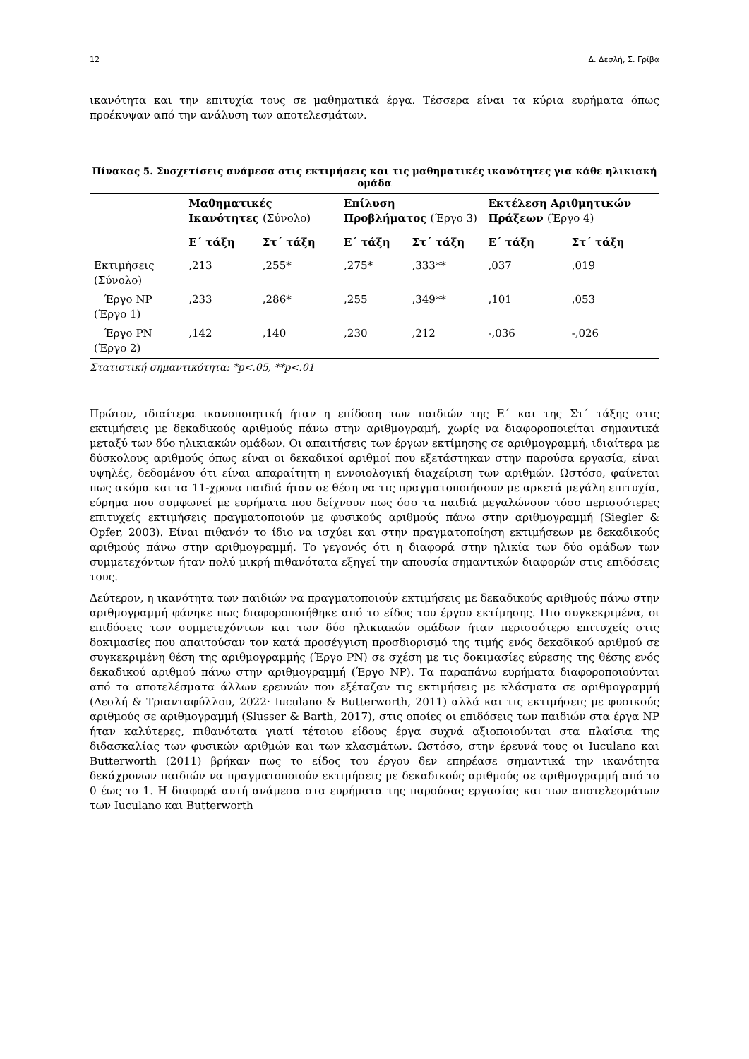12 Δ. Δεσλή, Σ. Γρίβα
ικανότητα και την επιτυχία τους σε μαθηματικά έργα. Τέσσερα είναι τα κύρια ευρήματα όπως προέκυψαν από την ανάλυση των αποτελεσμάτων.
Πίνακας 5. Συσχετίσεις ανάμεσα στις εκτιμήσεις και τις μαθηματικές ικανότητες για κάθε ηλικιακή ομάδα
| | Μαθηματικές Ικανότητες (Σύνολο) | | Επίλυση Προβλήματος (Έργο 3) | | Εκτέλεση Αριθμητικών Πράξεων (Έργο 4) | |
| --- | --- | --- | --- | --- | --- | --- |
| | Ε΄ τάξη | Στ΄ τάξη | Ε΄ τάξη | Στ΄ τάξη | Ε΄ τάξη | Στ΄ τάξη |
| Εκτιμήσεις (Σύνολο) | ,213 | ,255* | ,275* | ,333** | ,037 | ,019 |
| Έργο ΝΡ (Έργο 1) | ,233 | ,286* | ,255 | ,349** | ,101 | ,053 |
| Έργο ΡΝ (Έργο 2) | ,142 | ,140 | ,230 | ,212 | -,036 | -,026 |
Στατιστική σημαντικότητα: *p<.05, **p<.01
Πρώτον, ιδιαίτερα ικανοποιητική ήταν η επίδοση των παιδιών της Ε΄ και της Στ΄ τάξης στις εκτιμήσεις με δεκαδικούς αριθμούς πάνω στην αριθμογραμή, χωρίς να διαφοροποιείται σημαντικά μεταξύ των δύο ηλικιακών ομάδων. Οι απαιτήσεις των έργων εκτίμησης σε αριθμογραμμή, ιδιαίτερα με δύσκολους αριθμούς όπως είναι οι δεκαδικοί αριθμοί που εξετάστηκαν στην παρούσα εργασία, είναι υψηλές, δεδομένου ότι είναι απαραίτητη η εννοιολογική διαχείριση των αριθμών. Ωστόσο, φαίνεται πως ακόμα και τα 11-χρονα παιδιά ήταν σε θέση να τις πραγματοποιήσουν με αρκετά μεγάλη επιτυχία, εύρημα που συμφωνεί με ευρήματα που δείχνουν πως όσο τα παιδιά μεγαλώνουν τόσο περισσότερες επιτυχείς εκτιμήσεις πραγματοποιούν με φυσικούς αριθμούς πάνω στην αριθμογραμμή (Siegler & Opfer, 2003). Είναι πιθανόν το ίδιο να ισχύει και στην πραγματοποίηση εκτιμήσεων με δεκαδικούς αριθμούς πάνω στην αριθμογραμμή. Το γεγονός ότι η διαφορά στην ηλικία των δύο ομάδων των συμμετεχόντων ήταν πολύ μικρή πιθανότατα εξηγεί την απουσία σημαντικών διαφορών στις επιδόσεις τους.
Δεύτερον, η ικανότητα των παιδιών να πραγματοποιούν εκτιμήσεις με δεκαδικούς αριθμούς πάνω στην αριθμογραμμή φάνηκε πως διαφοροποιήθηκε από το είδος του έργου εκτίμησης. Πιο συγκεκριμένα, οι επιδόσεις των συμμετεχόντων και των δύο ηλικιακών ομάδων ήταν περισσότερο επιτυχείς στις δοκιμασίες που απαιτούσαν τον κατά προσέγγιση προσδιορισμό της τιμής ενός δεκαδικού αριθμού σε συγκεκριμένη θέση της αριθμογραμμής (Έργο ΡΝ) σε σχέση με τις δοκιμασίες εύρεσης της θέσης ενός δεκαδικού αριθμού πάνω στην αριθμογραμμή (Έργο ΝΡ). Τα παραπάνω ευρήματα διαφοροποιούνται από τα αποτελέσματα άλλων ερευνών που εξέταζαν τις εκτιμήσεις με κλάσματα σε αριθμογραμμή (Δεσλή & Τριανταφύλλου, 2022· Iuculano & Butterworth, 2011) αλλά και τις εκτιμήσεις με φυσικούς αριθμούς σε αριθμογραμμή (Slusser & Barth, 2017), στις οποίες οι επιδόσεις των παιδιών στα έργα ΝΡ ήταν καλύτερες, πιθανότατα γιατί τέτοιου είδους έργα συχνά αξιοποιούνται στα πλαίσια της διδασκαλίας των φυσικών αριθμών και των κλασμάτων. Ωστόσο, στην έρευνά τους οι Iuculano και Butterworth (2011) βρήκαν πως το είδος του έργου δεν επηρέασε σημαντικά την ικανότητα δεκάχρονων παιδιών να πραγματοποιούν εκτιμήσεις με δεκαδικούς αριθμούς σε αριθμογραμμή από το 0 έως το 1. Η διαφορά αυτή ανάμεσα στα ευρήματα της παρούσας εργασίας και των αποτελεσμάτων των Iuculano και Butterworth